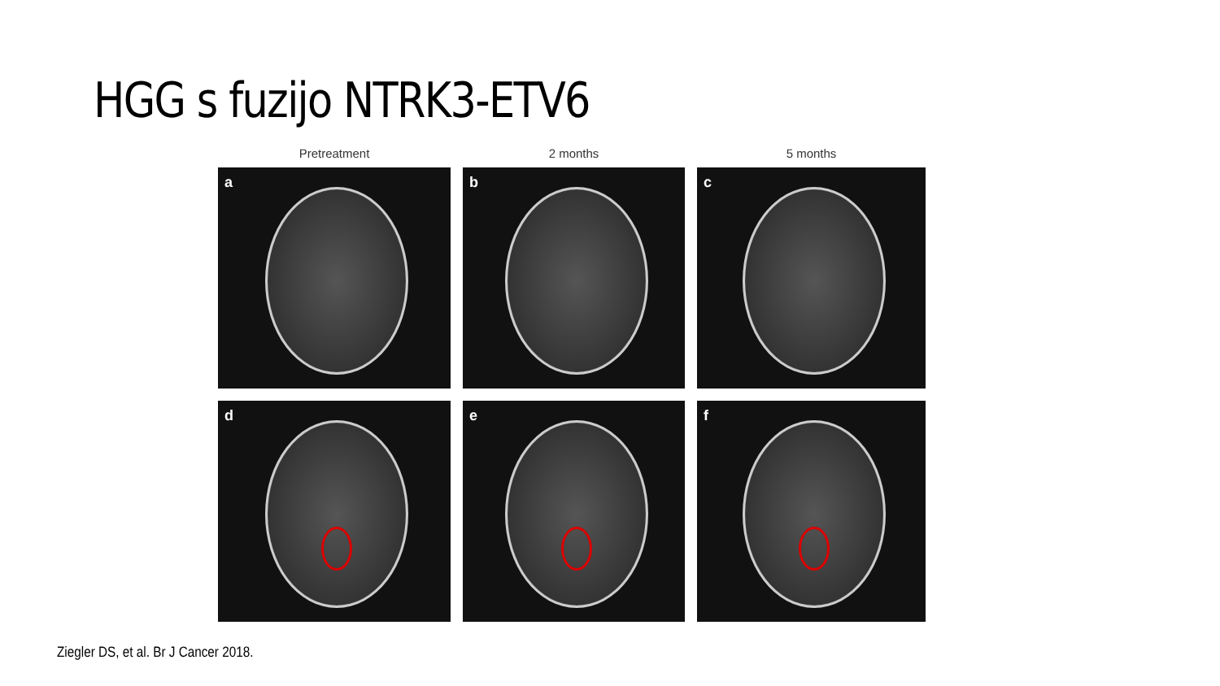HGG s fuzijo NTRK3-ETV6
Pretreatment
2 months
5 months
a
b
c
d
e
f
Ziegler DS, et al. Br J Cancer 2018.